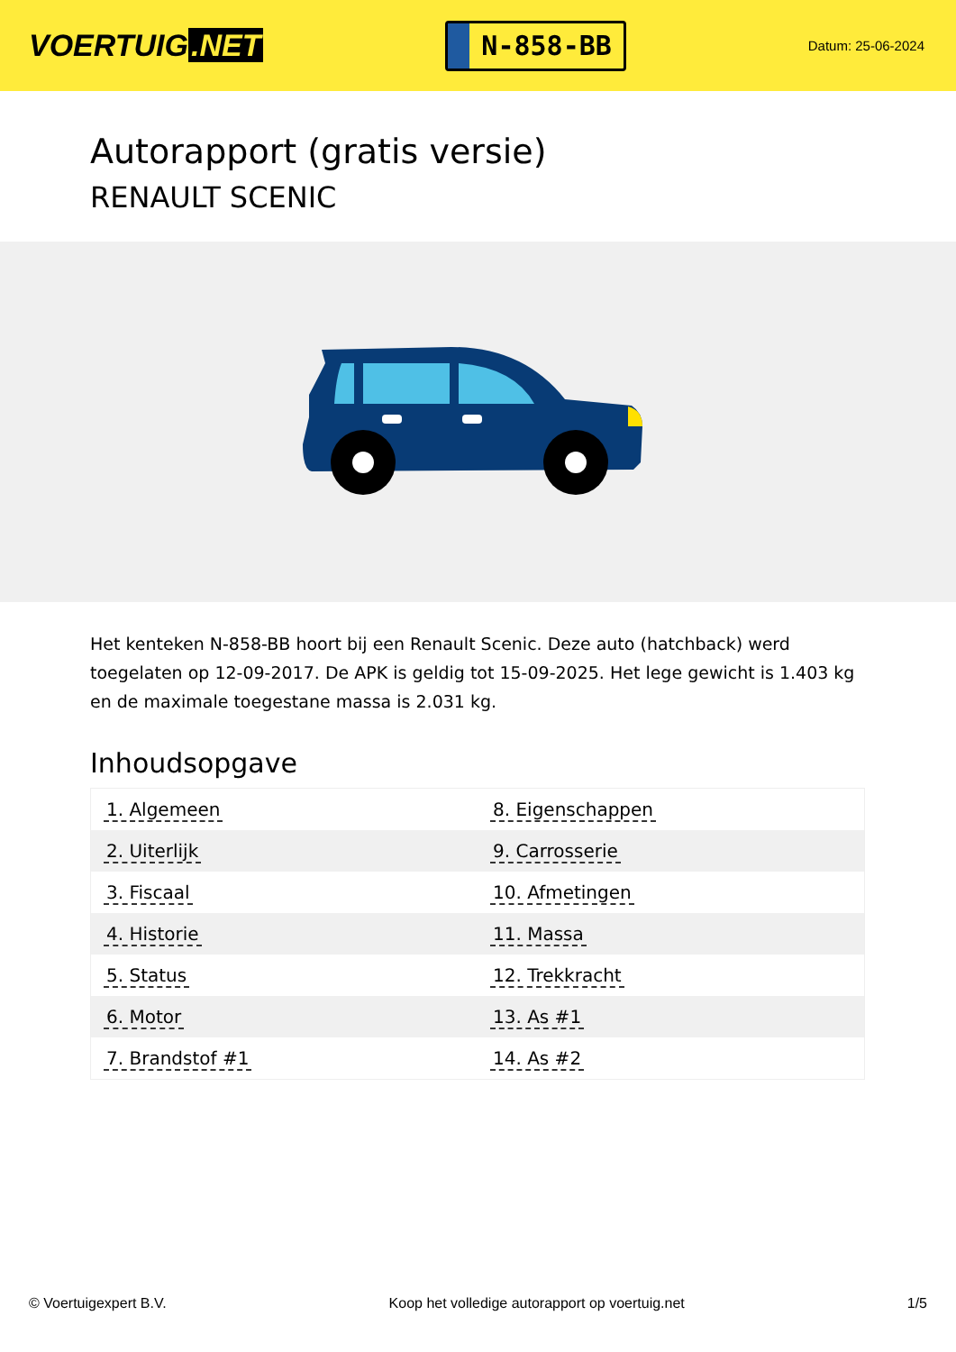VOERTUIG.NET
N-858-BB
Datum: 25-06-2024
Autorapport (gratis versie)
RENAULT SCENIC
Het kenteken N-858-BB hoort bij een Renault Scenic. Deze auto (hatchback) werd toegelaten op 12-09-2017. De APK is geldig tot 15-09-2025. Het lege gewicht is 1.403 kg en de maximale toegestane massa is 2.031 kg.
Inhoudsopgave
| 1. Algemeen | 8. Eigenschappen |
| 2. Uiterlijk | 9. Carrosserie |
| 3. Fiscaal | 10. Afmetingen |
| 4. Historie | 11. Massa |
| 5. Status | 12. Trekkracht |
| 6. Motor | 13. As #1 |
| 7. Brandstof #1 | 14. As #2 |
© Voertuigexpert B.V. Koop het volledige autorapport op voertuig.net 1/5